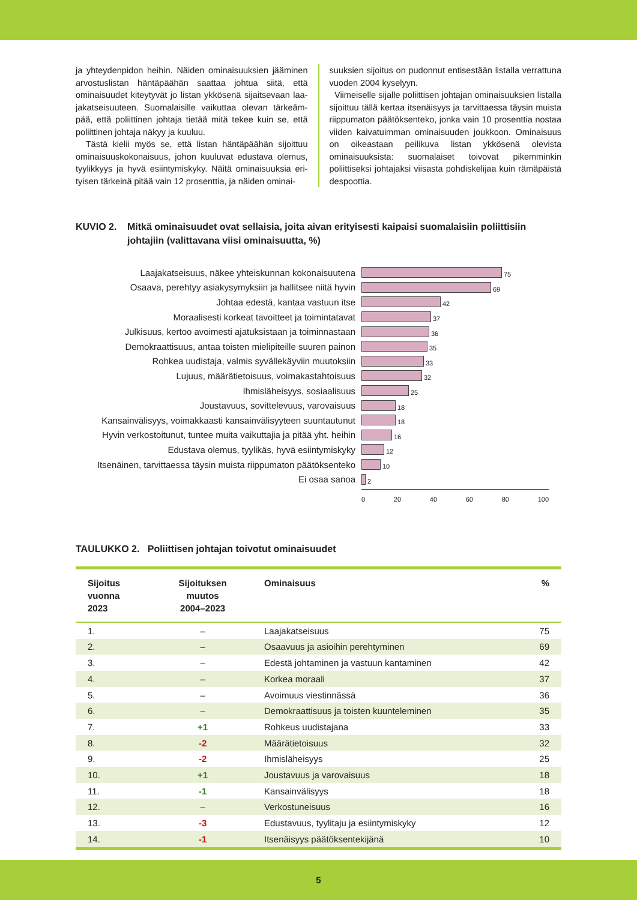ja yhteydenpidon heihin. Näiden ominaisuuksien jäämi­nen arvostuslistan häntäpäähän saattaa johtua siitä, että ominaisuudet kiteytyvät jo listan ykkösenä sijaitsevaan laa­jakatseisuuteen. Suomalaisille vaikuttaa olevan tärkeäm­pää, että poliittinen johtaja tietää mitä tekee kuin se, että poliittinen johtaja näkyy ja kuuluu.
Tästä kielii myös se, että listan häntäpäähän sijoittuu ominaisuuskokonaisuus, johon kuuluvat edustava olemus, tyylikkyys ja hyvä esiintymiskyky. Näitä ominaisuuksia eri­tyisen tärkeinä pitää vain 12 prosenttia, ja näiden ominai-
suuksien sijoitus on pudonnut entisestään listalla verrat­tuna vuoden 2004 kyselyyn.
Viimeiselle sijalle poliittisen johtajan ominaisuuksien lis­talla sijoittuu tällä kertaa itsenäisyys ja tarvittaessa täysin muista riippumaton päätöksenteko, jonka vain 10 prosent­tia nostaa viiden kaivatuimman ominaisuuden joukkoon. Ominaisuus on oikeastaan peilikuva listan ykkösenä ole­vista ominaisuuksista: suomalaiset toivovat pikemminkin poliittiseksi johtajaksi viisasta pohdiskelijaa kuin rämä­päistä despoottia.
KUVIO 2. Mitkä ominaisuudet ovat sellaisia, joita aivan erityisesti kaipaisi suomalaisiin poliittisiin johtajiin (valittavana viisi ominaisuutta, %)
Laajakatseisuus, näkee yhteiskunnan kokonaisuutena
75
Osaava, perehtyy asiakysymyksiin ja hallitsee niitä hyvin
69
Johtaa edestä, kantaa vastuun itse
42
Moraalisesti korkeat tavoitteet ja toimintatavat
37
Julkisuus, kertoo avoimesti ajatuksistaan ja toiminnastaan
36
Demokraattisuus, antaa toisten mielipiteille suuren painon
35
Rohkea uudistaja, valmis syvällekäyviin muutoksiin
33
Lujuus, määrätietoisuus, voimakastahtoisuus
32
Ihmisläheisyys, sosiaalisuus
25
Joustavuus, sovittelevuus, varovaisuus
18
Kansainvälisyys, voimakkaasti kansainvälisyyteen suuntautunut
18
Hyvin verkostoitunut, tuntee muita vaikuttajia ja pitää yht. heihin
16
Edustava olemus, tyylikäs, hyvä esiintymiskyky
12
Itsenäinen, tarvittaessa täysin muista riippumaton päätöksenteko
10
Ei osaa sanoa
2
0 20 40 60 80 100
TAULUKKO 2. Poliittisen johtajan toivotut ominaisuudet
| Sijoitus vuonna 2023 | Sijoituksen muutos 2004–2023 | Ominaisuus | % |
| --- | --- | --- | --- |
| 1. | – | Laajakatseisuus | 75 |
| 2. | – | Osaavuus ja asioihin perehtyminen | 69 |
| 3. | – | Edestä johtaminen ja vastuun kantaminen | 42 |
| 4. | – | Korkea moraali | 37 |
| 5. | – | Avoimuus viestinnässä | 36 |
| 6. | – | Demokraattisuus ja toisten kuunteleminen | 35 |
| 7. | +1 | Rohkeus uudistajana | 33 |
| 8. | -2 | Määrätietoisuus | 32 |
| 9. | -2 | Ihmisläheisyys | 25 |
| 10. | +1 | Joustavuus ja varovaisuus | 18 |
| 11. | -1 | Kansainvälisyys | 18 |
| 12. | – | Verkostuneisuus | 16 |
| 13. | -3 | Edustavuus, tyylitaju ja esiintymiskyky | 12 |
| 14. | -1 | Itsenäisyys päätöksentekijänä | 10 |
5